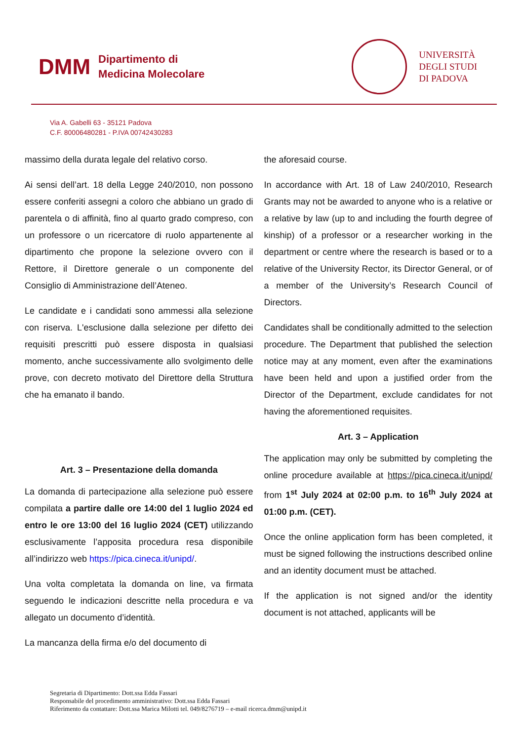DMM Dipartimento di
Medicina Molecolare
UNIVERSITÀ
DEGLI STUDI
DI PADOVA
Via A. Gabelli 63 - 35121 Padova
C.F. 80006480281 - P.IVA 00742430283
massimo della durata legale del relativo corso.
Ai sensi dell’art. 18 della Legge 240/2010, non possono essere conferiti assegni a coloro che abbiano un grado di parentela o di affinità, fino al quarto grado compreso, con un professore o un ricercatore di ruolo appartenente al dipartimento che propone la selezione ovvero con il Rettore, il Direttore generale o un componente del Consiglio di Amministrazione dell’Ateneo.
Le candidate e i candidati sono ammessi alla selezione con riserva. L'esclusione dalla selezione per difetto dei requisiti prescritti può essere disposta in qualsiasi momento, anche successivamente allo svolgimento delle prove, con decreto motivato del Direttore della Struttura che ha emanato il bando.
Art. 3 – Presentazione della domanda
La domanda di partecipazione alla selezione può essere compilata a partire dalle ore 14:00 del 1 luglio 2024 ed entro le ore 13:00 del 16 luglio 2024 (CET) utilizzando esclusivamente l’apposita procedura resa disponibile all’indirizzo web https://pica.cineca.it/unipd/.
Una volta completata la domanda on line, va firmata seguendo le indicazioni descritte nella procedura e va allegato un documento d’identità.
La mancanza della firma e/o del documento di
the aforesaid course.
In accordance with Art. 18 of Law 240/2010, Research Grants may not be awarded to anyone who is a relative or a relative by law (up to and including the fourth degree of kinship) of a professor or a researcher working in the department or centre where the research is based or to a relative of the University Rector, its Director General, or of a member of the University’s Research Council of Directors.
Candidates shall be conditionally admitted to the selection procedure. The Department that published the selection notice may at any moment, even after the examinations have been held and upon a justified order from the Director of the Department, exclude candidates for not having the aforementioned requisites.
Art. 3 – Application
The application may only be submitted by completing the online procedure available at https://pica.cineca.it/unipd/ from 1<sup>st</sup> July 2024 at 02:00 p.m. to 16<sup>th</sup> July 2024 at 01:00 p.m. (CET).
Once the online application form has been completed, it must be signed following the instructions described online and an identity document must be attached.
If the application is not signed and/or the identity document is not attached, applicants will be
Segretaria di Dipartimento: Dott.ssa Edda Fassari
Responsabile del procedimento amministrativo: Dott.ssa Edda Fassari
Riferimento da contattare: Dott.ssa Marica Milotti tel. 049/8276719 – e-mail ricerca.dmm@unipd.it